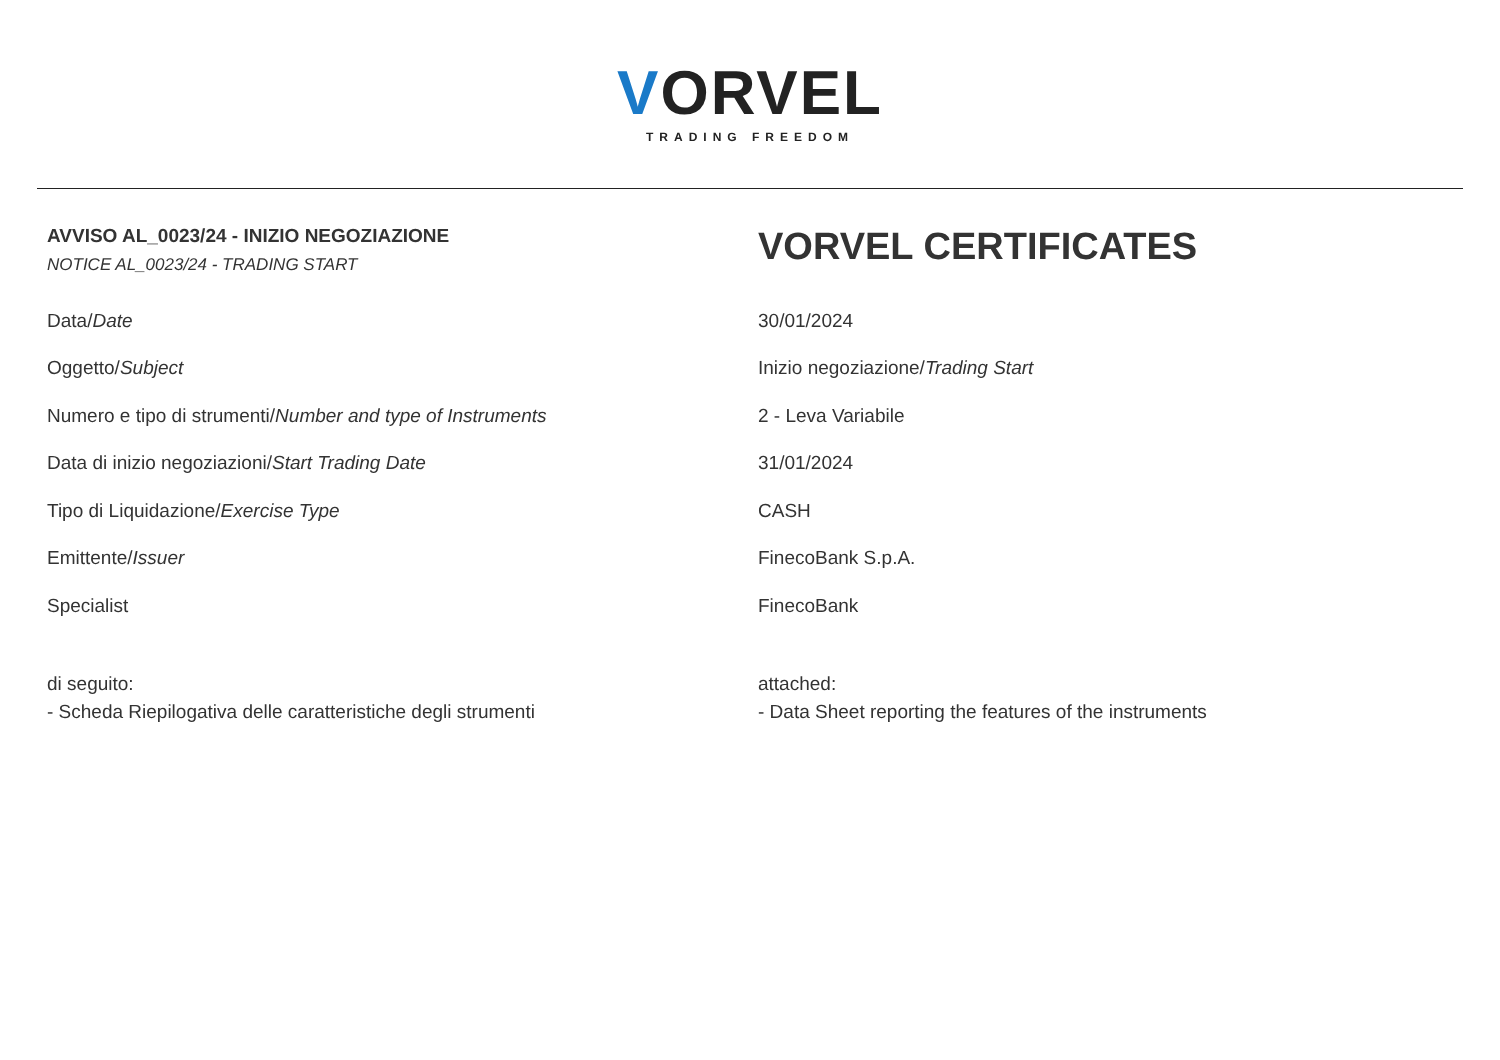VORVEL
TRADING FREEDOM
AVVISO AL_0023/24 - INIZIO NEGOZIAZIONE
NOTICE AL_0023/24 - TRADING START
VORVEL CERTIFICATES
| Data/ Date | 30/01/2024 |
| Oggetto/ Subject | Inizio negoziazione/ Trading Start |
| Numero e tipo di strumenti/ Number and type of Instruments | 2 - Leva Variabile |
| Data di inizio negoziazioni/ Start Trading Date | 31/01/2024 |
| Tipo di Liquidazione/ Exercise Type | CASH |
| Emittente/ Issuer | FinecoBank S.p.A. |
| Specialist | FinecoBank |
di seguito:
- Scheda Riepilogativa delle caratteristiche degli strumenti
attached:
- Data Sheet reporting the features of the instruments